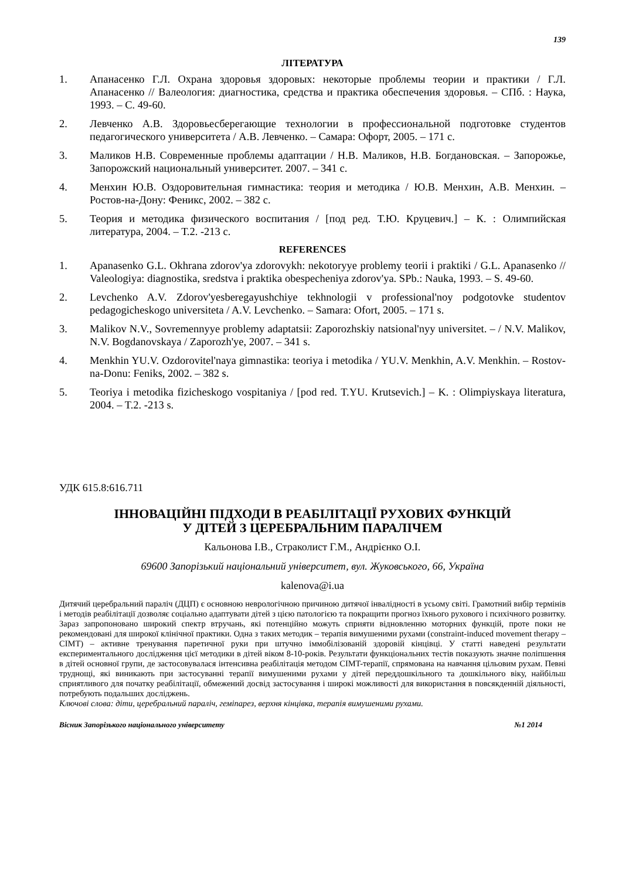139
ЛІТЕРАТУРА
1. Апанасенко Г.Л. Охрана здоровья здоровых: некоторые проблемы теории и практики / Г.Л. Апанасенко // Валеология: диагностика, средства и практика обеспечения здоровья. – СПб. : Наука, 1993. – С. 49-60.
2. Левченко А.В. Здоровьесберегающие технологии в профессиональной подготовке студентов педагогического университета / А.В. Левченко. – Самара: Офорт, 2005. – 171 с.
3. Маликов Н.В. Современные проблемы адаптации / Н.В. Маликов, Н.В. Богдановская. – Запорожье, Запорожский национальный университет. 2007. – 341 с.
4. Менхин Ю.В. Оздоровительная гимнастика: теория и методика / Ю.В. Менхин, А.В. Менхин. – Ростов-на-Дону: Феникс, 2002. – 382 с.
5. Теория и методика физического воспитания / [под ред. Т.Ю. Круцевич.] – К. : Олимпийская литература, 2004. – Т.2. -213 с.
REFERENCES
1. Apanasenko G.L. Okhrana zdorov'ya zdorovykh: nekotoryye problemy teorii i praktiki / G.L. Apanasenko // Valeologiya: diagnostika, sredstva i praktika obespecheniya zdorov'ya. SPb.: Nauka, 1993. – S. 49-60.
2. Levchenko A.V. Zdorov'yesberegayushchiye tekhnologii v professional'noy podgotovke studentov pedagogicheskogo universiteta / A.V. Levchenko. – Samara: Ofort, 2005. – 171 s.
3. Malikov N.V., Sovremennyye problemy adaptatsii: Zaporozhskiy natsional'nyy universitet. – / N.V. Malikov, N.V. Bogdanovskaya / Zaporozh'ye, 2007. – 341 s.
4. Menkhin YU.V. Ozdorovitel'naya gimnastika: teoriya i metodika / YU.V. Menkhin, A.V. Menkhin. – Rostov-na-Donu: Feniks, 2002. – 382 s.
5. Teoriya i metodika fizicheskogo vospitaniya / [pod red. T.YU. Krutsevich.] – K. : Olimpiyskaya literatura, 2004. – T.2. -213 s.
УДК 615.8:616.711
ІННОВАЦІЙНІ ПІДХОДИ В РЕАБІЛІТАЦІЇ РУХОВИХ ФУНКЦІЙ
У ДІТЕЙ З ЦЕРЕБРАЛЬНИМ ПАРАЛІЧЕМ
Кальонова І.В., Страколист Г.М., Андрієнко О.І.
69600 Запорізький національний університет, вул. Жуковського, 66, Україна
kalenova@i.ua
Дитячий церебральний параліч (ДЦП) є основною неврологічною причиною дитячої інвалідності в усьому світі. Грамотний вибір термінів і методів реабілітації дозволяє соціально адаптувати дітей з цією патологією та покращити прогноз їхнього рухового і психічного розвитку. Зараз запропоновано широкий спектр втручань, які потенційно можуть сприяти відновленню моторних функцій, проте поки не рекомендовані для широкої клінічної практики. Одна з таких методик – терапія вимушеними рухами (constraint-induced movement therapy – CIMT) – активне тренування паретичної руки при штучно іммобілізованій здоровій кінцівці. У статті наведені результати експериментального дослідження цієї методики в дітей віком 8-10-років. Результати функціональних тестів показують значне поліпшення в дітей основної групи, де застосовувалася інтенсивна реабілітація методом CIMT-терапії, спрямована на навчання цільовим рухам. Певні труднощі, які виникають при застосуванні терапії вимушеними рухами у дітей переддошкільного та дошкільного віку, найбільш сприятливого для початку реабілітації, обмежений досвід застосування і широкі можливості для використання в повсякденній діяльності, потребують подальших досліджень.
Ключові слова: діти, церебральний параліч, геміпарез, верхня кінцівка, терапія вимушеними рухами.
Вісник Запорізького національного університету №1 2014